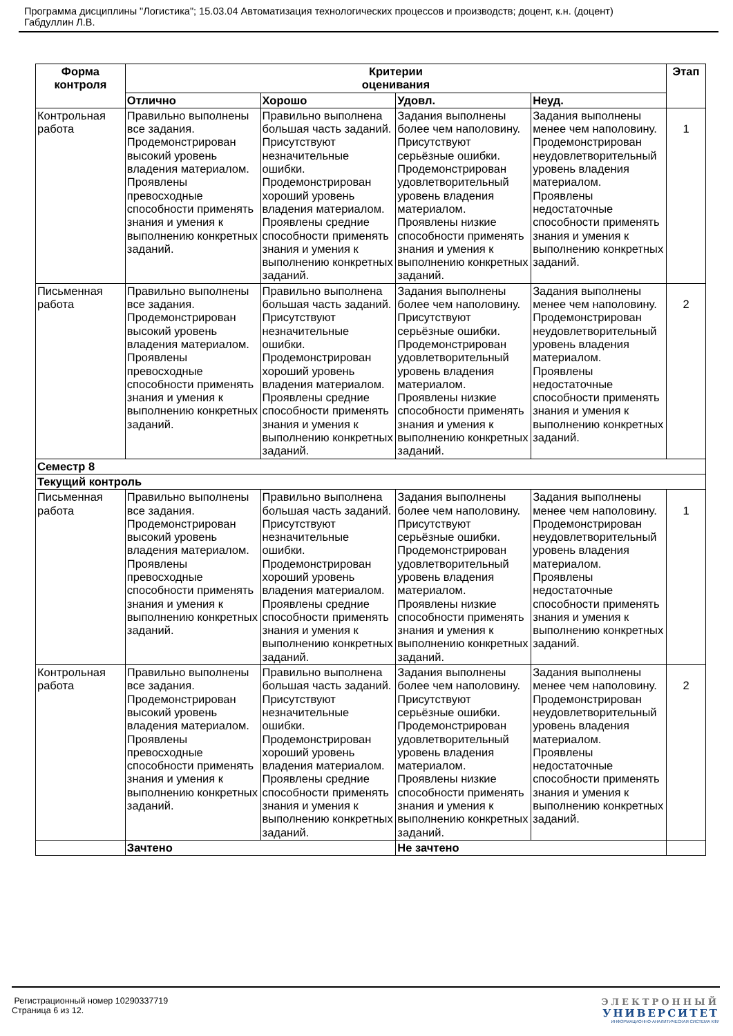Программа дисциплины "Логистика"; 15.03.04 Автоматизация технологических процессов и производств; доцент, к.н. (доцент)
Габдуллин Л.В.
| Форма контроля | Критерии оценивания | | | | Этап |
| --- | --- | --- | --- | --- | --- |
| | Отлично | Хорошо | Удовл. | Неуд. | |
| Контрольная работа | Правильно выполнены все задания. Продемонстрирован высокий уровень владения материалом. Проявлены превосходные способности применять знания и умения к выполнению конкретных заданий. | Правильно выполнена большая часть заданий. Присутствуют незначительные ошибки. Продемонстрирован хороший уровень владения материалом. Проявлены средние способности применять знания и умения к выполнению конкретных заданий. | Задания выполнены более чем наполовину. Присутствуют серьёзные ошибки. Продемонстрирован удовлетворительный уровень владения материалом. Проявлены низкие способности применять знания и умения к выполнению конкретных заданий. | Задания выполнены менее чем наполовину. Продемонстрирован неудовлетворительный уровень владения материалом. Проявлены недостаточные способности применять знания и умения к выполнению конкретных заданий. | 1 |
| Письменная работа | Правильно выполнены все задания. Продемонстрирован высокий уровень владения материалом. Проявлены превосходные способности применять знания и умения к выполнению конкретных заданий. | Правильно выполнена большая часть заданий. Присутствуют незначительные ошибки. Продемонстрирован хороший уровень владения материалом. Проявлены средние способности применять знания и умения к выполнению конкретных заданий. | Задания выполнены более чем наполовину. Присутствуют серьёзные ошибки. Продемонстрирован удовлетворительный уровень владения материалом. Проявлены низкие способности применять знания и умения к выполнению конкретных заданий. | Задания выполнены менее чем наполовину. Продемонстрирован неудовлетворительный уровень владения материалом. Проявлены недостаточные способности применять знания и умения к выполнению конкретных заданий. | 2 |
| Семестр 8 | | | | | |
| Текущий контроль | | | | | |
| Письменная работа | Правильно выполнены все задания. Продемонстрирован высокий уровень владения материалом. Проявлены превосходные способности применять знания и умения к выполнению конкретных заданий. | Правильно выполнена большая часть заданий. Присутствуют незначительные ошибки. Продемонстрирован хороший уровень владения материалом. Проявлены средние способности применять знания и умения к выполнению конкретных заданий. | Задания выполнены более чем наполовину. Присутствуют серьёзные ошибки. Продемонстрирован удовлетворительный уровень владения материалом. Проявлены низкие способности применять знания и умения к выполнению конкретных заданий. | Задания выполнены менее чем наполовину. Продемонстрирован неудовлетворительный уровень владения материалом. Проявлены недостаточные способности применять знания и умения к выполнению конкретных заданий. | 1 |
| Контрольная работа | Правильно выполнены все задания. Продемонстрирован высокий уровень владения материалом. Проявлены превосходные способности применять знания и умения к выполнению конкретных заданий. | Правильно выполнена большая часть заданий. Присутствуют незначительные ошибки. Продемонстрирован хороший уровень владения материалом. Проявлены средние способности применять знания и умения к выполнению конкретных заданий. | Задания выполнены более чем наполовину. Присутствуют серьёзные ошибки. Продемонстрирован удовлетворительный уровень владения материалом. Проявлены низкие способности применять знания и умения к выполнению конкретных заданий. | Задания выполнены менее чем наполовину. Продемонстрирован неудовлетворительный уровень владения материалом. Проявлены недостаточные способности применять знания и умения к выполнению конкретных заданий. | 2 |
| | Зачтено | | Не зачтено | | |
Регистрационный номер 10290337719
Страница 6 из 12.
ЭЛЕКТРОННЫЙ
УНИВЕРСИТЕТ
ИНФОРМАЦИОННО-АНАЛИТИЧЕСКАЯ СИСТЕМА КФУ